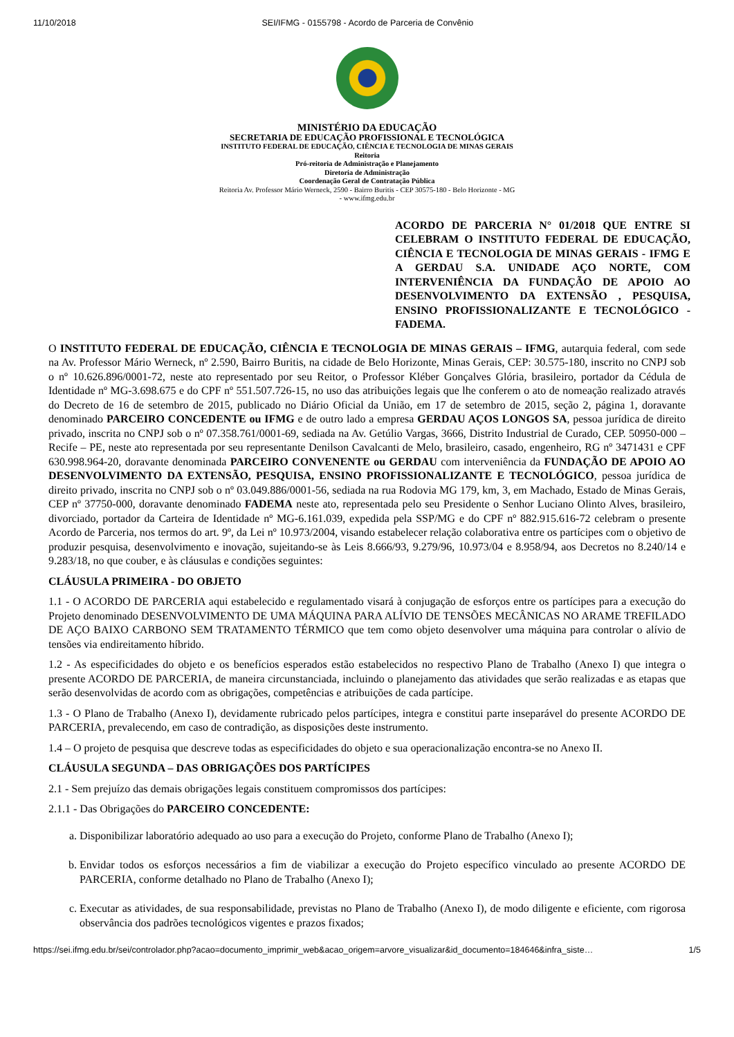11/10/2018 SEI/IFMG - 0155798 - Acordo de Parceria de Convênio
MINISTÉRIO DA EDUCAÇÃO
SECRETARIA DE EDUCAÇÃO PROFISSIONAL E TECNOLÓGICA
INSTITUTO FEDERAL DE EDUCAÇÃO, CIÊNCIA E TECNOLOGIA DE MINAS GERAIS
Reitoria
Pró-reitoria de Administração e Planejamento
Diretoria de Administração
Coordenação Geral de Contratação Pública
Reitoria Av. Professor Mário Werneck, 2590 - Bairro Buritis - CEP 30575-180 - Belo Horizonte - MG
- www.ifmg.edu.br
ACORDO DE PARCERIA N° 01/2018 QUE ENTRE SI CELEBRAM O INSTITUTO FEDERAL DE EDUCAÇÃO, CIÊNCIA E TECNOLOGIA DE MINAS GERAIS - IFMG E A GERDAU S.A. UNIDADE AÇO NORTE, COM INTERVENIÊNCIA DA FUNDAÇÃO DE APOIO AO DESENVOLVIMENTO DA EXTENSÃO , PESQUISA, ENSINO PROFISSIONALIZANTE E TECNOLÓGICO - FADEMA.
O INSTITUTO FEDERAL DE EDUCAÇÃO, CIÊNCIA E TECNOLOGIA DE MINAS GERAIS – IFMG, autarquia federal, com sede na Av. Professor Mário Werneck, nº 2.590, Bairro Buritis, na cidade de Belo Horizonte, Minas Gerais, CEP: 30.575-180, inscrito no CNPJ sob o nº 10.626.896/0001-72, neste ato representado por seu Reitor, o Professor Kléber Gonçalves Glória, brasileiro, portador da Cédula de Identidade nº MG-3.698.675 e do CPF nº 551.507.726-15, no uso das atribuições legais que lhe conferem o ato de nomeação realizado através do Decreto de 16 de setembro de 2015, publicado no Diário Oficial da União, em 17 de setembro de 2015, seção 2, página 1, doravante denominado PARCEIRO CONCEDENTE ou IFMG e de outro lado a empresa GERDAU AÇOS LONGOS SA, pessoa jurídica de direito privado, inscrita no CNPJ sob o nº 07.358.761/0001-69, sediada na Av. Getúlio Vargas, 3666, Distrito Industrial de Curado, CEP. 50950-000 – Recife – PE, neste ato representada por seu representante Denilson Cavalcanti de Melo, brasileiro, casado, engenheiro, RG nº 3471431 e CPF 630.998.964-20, doravante denominada PARCEIRO CONVENENTE ou GERDAU com interveniência da FUNDAÇÃO DE APOIO AO DESENVOLVIMENTO DA EXTENSÃO, PESQUISA, ENSINO PROFISSIONALIZANTE E TECNOLÓGICO, pessoa jurídica de direito privado, inscrita no CNPJ sob o nº 03.049.886/0001-56, sediada na rua Rodovia MG 179, km, 3, em Machado, Estado de Minas Gerais, CEP nº 37750-000, doravante denominado FADEMA neste ato, representada pelo seu Presidente o Senhor Luciano Olinto Alves, brasileiro, divorciado, portador da Carteira de Identidade nº MG-6.161.039, expedida pela SSP/MG e do CPF nº 882.915.616-72 celebram o presente Acordo de Parceria, nos termos do art. 9º, da Lei nº 10.973/2004, visando estabelecer relação colaborativa entre os partícipes com o objetivo de produzir pesquisa, desenvolvimento e inovação, sujeitando-se às Leis 8.666/93, 9.279/96, 10.973/04 e 8.958/94, aos Decretos no 8.240/14 e 9.283/18, no que couber, e às cláusulas e condições seguintes:
CLÁUSULA PRIMEIRA - DO OBJETO
1.1 - O ACORDO DE PARCERIA aqui estabelecido e regulamentado visará à conjugação de esforços entre os partícipes para a execução do Projeto denominado DESENVOLVIMENTO DE UMA MÁQUINA PARA ALÍVIO DE TENSÕES MECÂNICAS NO ARAME TREFILADO DE AÇO BAIXO CARBONO SEM TRATAMENTO TÉRMICO que tem como objeto desenvolver uma máquina para controlar o alívio de tensões via endireitamento híbrido.
1.2 - As especificidades do objeto e os benefícios esperados estão estabelecidos no respectivo Plano de Trabalho (Anexo I) que integra o presente ACORDO DE PARCERIA, de maneira circunstanciada, incluindo o planejamento das atividades que serão realizadas e as etapas que serão desenvolvidas de acordo com as obrigações, competências e atribuições de cada partícipe.
1.3 - O Plano de Trabalho (Anexo I), devidamente rubricado pelos partícipes, integra e constitui parte inseparável do presente ACORDO DE PARCERIA, prevalecendo, em caso de contradição, as disposições deste instrumento.
1.4 – O projeto de pesquisa que descreve todas as especificidades do objeto e sua operacionalização encontra-se no Anexo II.
CLÁUSULA SEGUNDA – DAS OBRIGAÇÕES DOS PARTÍCIPES
2.1 - Sem prejuízo das demais obrigações legais constituem compromissos dos partícipes:
2.1.1 - Das Obrigações do PARCEIRO CONCEDENTE:
a. Disponibilizar laboratório adequado ao uso para a execução do Projeto, conforme Plano de Trabalho (Anexo I);
b. Envidar todos os esforços necessários a fim de viabilizar a execução do Projeto específico vinculado ao presente ACORDO DE PARCERIA, conforme detalhado no Plano de Trabalho (Anexo I);
c. Executar as atividades, de sua responsabilidade, previstas no Plano de Trabalho (Anexo I), de modo diligente e eficiente, com rigorosa observância dos padrões tecnológicos vigentes e prazos fixados;
https://sei.ifmg.edu.br/sei/controlador.php?acao=documento_imprimir_web&acao_origem=arvore_visualizar&id_documento=184646&infra_siste… 1/5